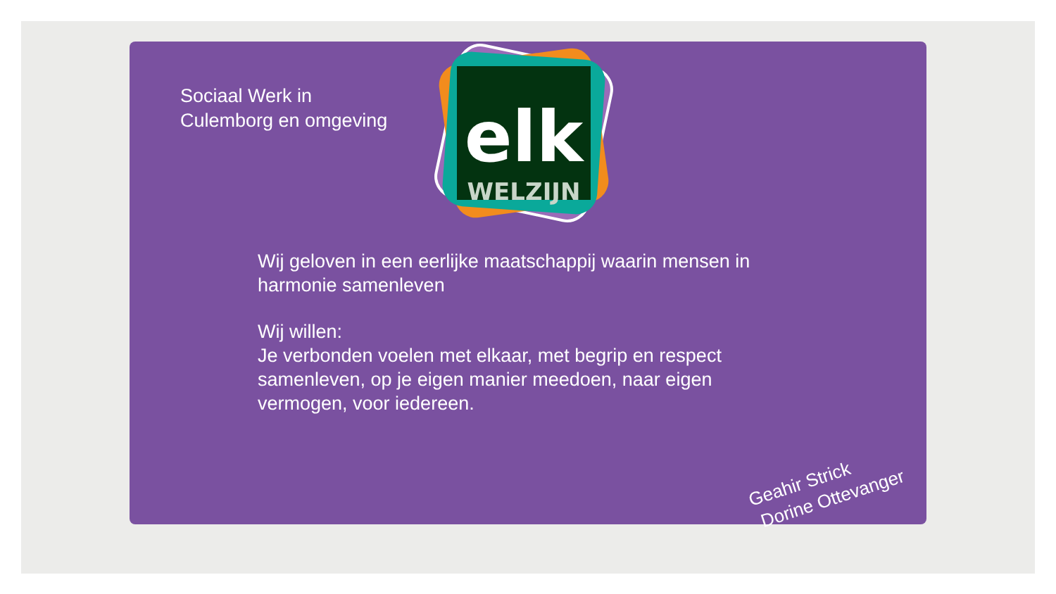Sociaal Werk in
Culemborg en omgeving
elk
WELZIJN
Wij geloven in een eerlijke maatschappij waarin mensen in harmonie samenleven
Wij willen:
Je verbonden voelen met elkaar, met begrip en respect samenleven, op je eigen manier meedoen, naar eigen vermogen, voor iedereen.
Geahir Strick
Dorine Ottevanger